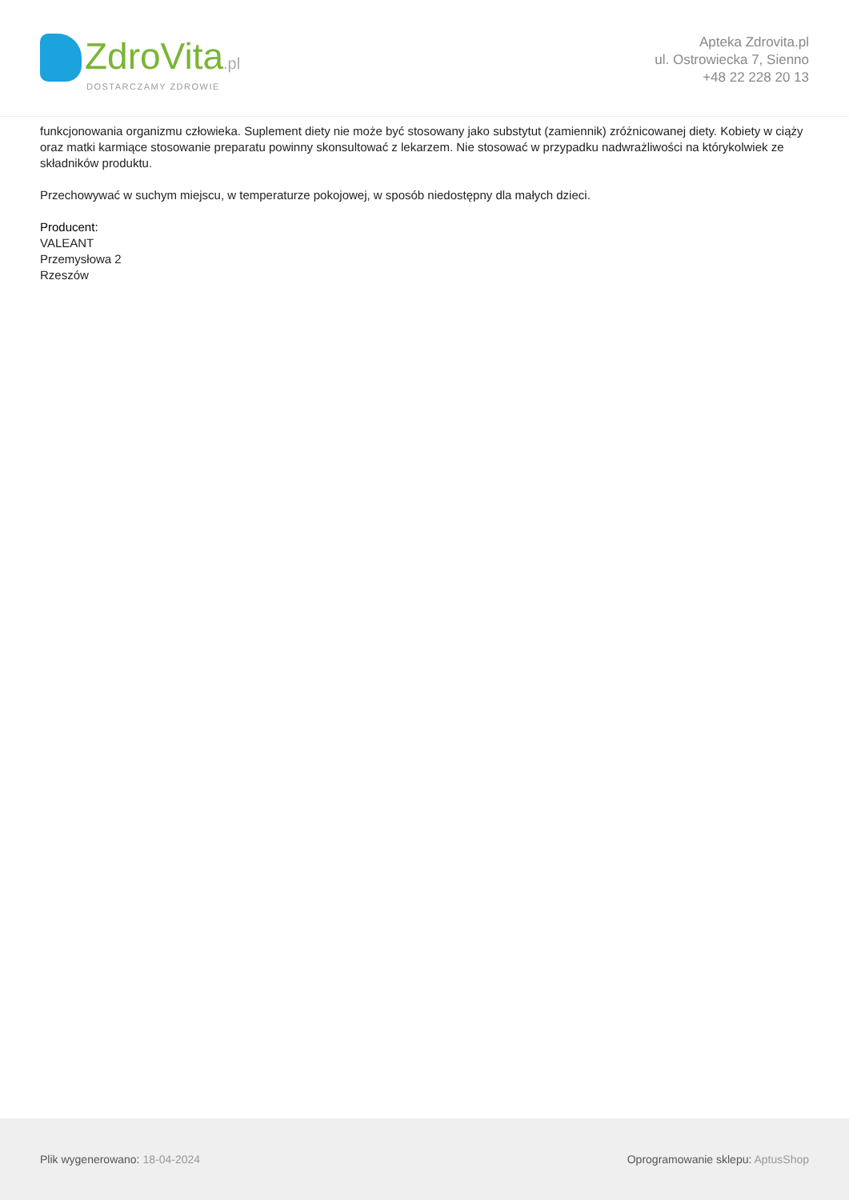ZdroVita.pl
DOSTARCZAMY ZDROWIE
Apteka Zdrovita.pl
ul. Ostrowiecka 7, Sienno
+48 22 228 20 13
funkcjonowania organizmu człowieka. Suplement diety nie może być stosowany jako substytut (zamiennik) zróżnicowanej diety. Kobiety w ciąży oraz matki karmiące stosowanie preparatu powinny skonsultować z lekarzem. Nie stosować w przypadku nadwrażliwości na którykolwiek ze składników produktu.
Przechowywać w suchym miejscu, w temperaturze pokojowej, w sposób niedostępny dla małych dzieci.
Producent:
VALEANT
Przemysłowa 2
Rzeszów
Plik wygenerowano: 18-04-2024
Oprogramowanie sklepu: AptusShop